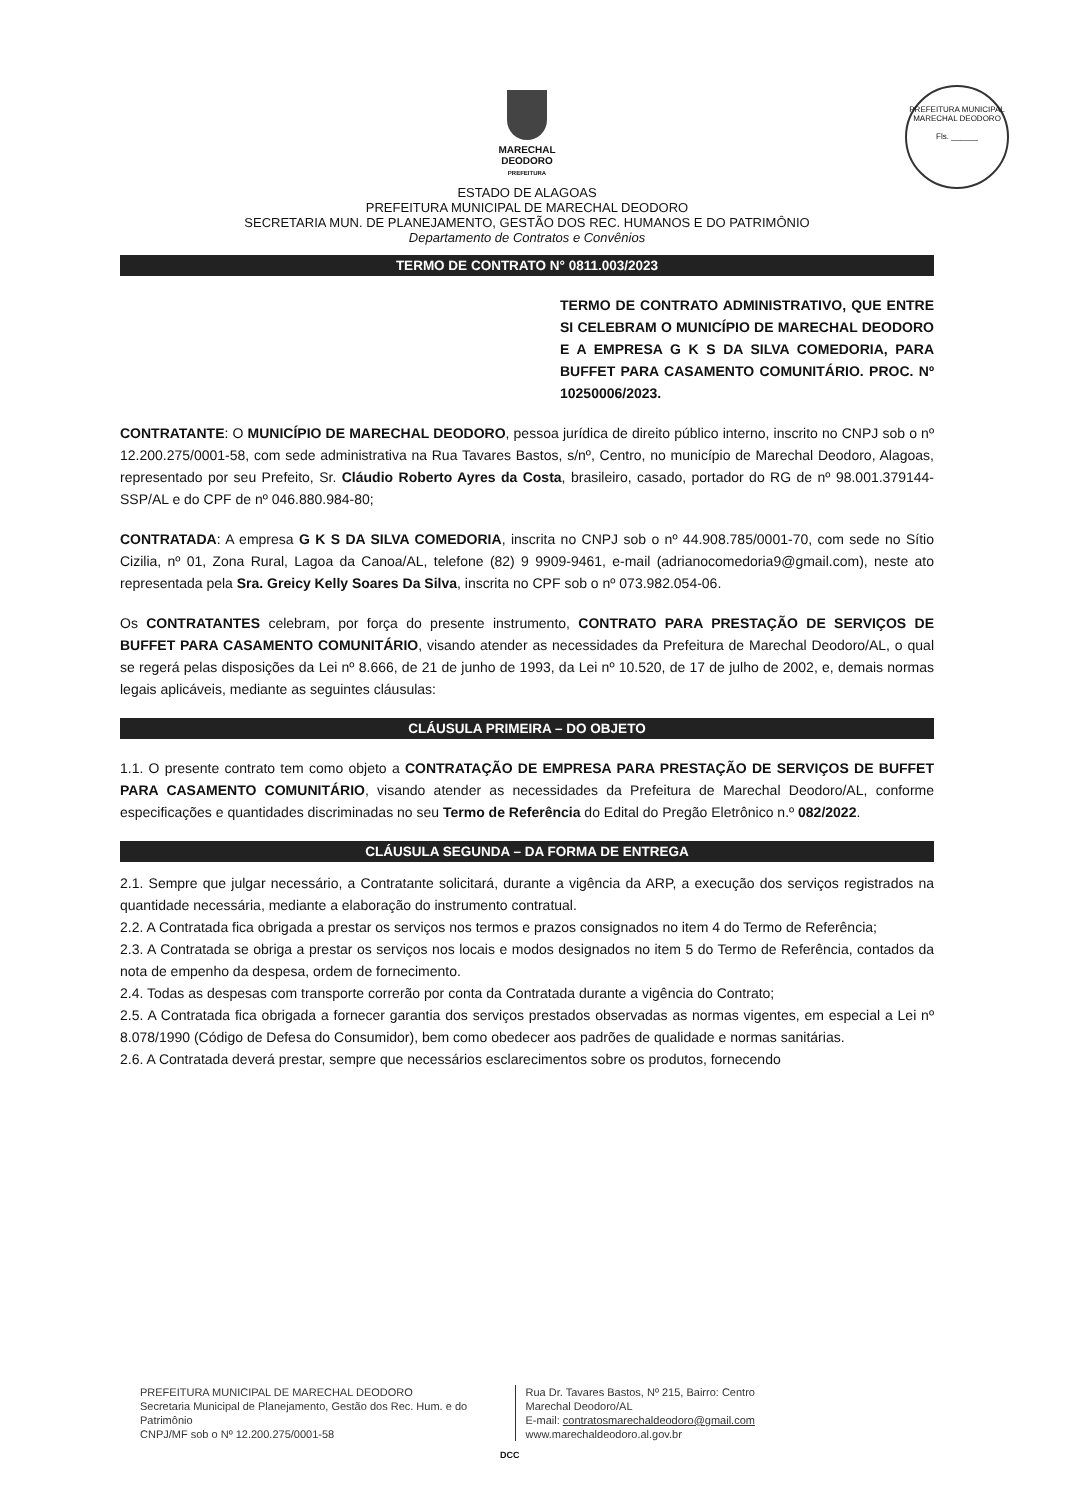PREFEITURA MUNICIPAL MARECHAL DEODORO
Fls. ______
MARECHAL
DEODORO
PREFEITURA
ESTADO DE ALAGOAS
PREFEITURA MUNICIPAL DE MARECHAL DEODORO
SECRETARIA MUN. DE PLANEJAMENTO, GESTÃO DOS REC. HUMANOS E DO PATRIMÔNIO
Departamento de Contratos e Convênios
TERMO DE CONTRATO N° 0811.003/2023
TERMO DE CONTRATO ADMINISTRATIVO, QUE ENTRE SI CELEBRAM O MUNICÍPIO DE MARECHAL DEODORO E A EMPRESA G K S DA SILVA COMEDORIA, PARA BUFFET PARA CASAMENTO COMUNITÁRIO. PROC. Nº 10250006/2023.
CONTRATANTE: O MUNICÍPIO DE MARECHAL DEODORO, pessoa jurídica de direito público interno, inscrito no CNPJ sob o nº 12.200.275/0001-58, com sede administrativa na Rua Tavares Bastos, s/nº, Centro, no município de Marechal Deodoro, Alagoas, representado por seu Prefeito, Sr. Cláudio Roberto Ayres da Costa, brasileiro, casado, portador do RG de nº 98.001.379144-SSP/AL e do CPF de nº 046.880.984-80;
CONTRATADA: A empresa G K S DA SILVA COMEDORIA, inscrita no CNPJ sob o nº 44.908.785/0001-70, com sede no Sítio Cizilia, nº 01, Zona Rural, Lagoa da Canoa/AL, telefone (82) 9 9909-9461, e-mail (adrianocomedoria9@gmail.com), neste ato representada pela Sra. Greicy Kelly Soares Da Silva, inscrita no CPF sob o nº 073.982.054-06.
Os CONTRATANTES celebram, por força do presente instrumento, CONTRATO PARA PRESTAÇÃO DE SERVIÇOS DE BUFFET PARA CASAMENTO COMUNITÁRIO, visando atender as necessidades da Prefeitura de Marechal Deodoro/AL, o qual se regerá pelas disposições da Lei nº 8.666, de 21 de junho de 1993, da Lei nº 10.520, de 17 de julho de 2002, e, demais normas legais aplicáveis, mediante as seguintes cláusulas:
CLÁUSULA PRIMEIRA – DO OBJETO
1.1. O presente contrato tem como objeto a CONTRATAÇÃO DE EMPRESA PARA PRESTAÇÃO DE SERVIÇOS DE BUFFET PARA CASAMENTO COMUNITÁRIO, visando atender as necessidades da Prefeitura de Marechal Deodoro/AL, conforme especificações e quantidades discriminadas no seu Termo de Referência do Edital do Pregão Eletrônico n.º 082/2022.
CLÁUSULA SEGUNDA – DA FORMA DE ENTREGA
2.1. Sempre que julgar necessário, a Contratante solicitará, durante a vigência da ARP, a execução dos serviços registrados na quantidade necessária, mediante a elaboração do instrumento contratual.
2.2. A Contratada fica obrigada a prestar os serviços nos termos e prazos consignados no item 4 do Termo de Referência;
2.3. A Contratada se obriga a prestar os serviços nos locais e modos designados no item 5 do Termo de Referência, contados da nota de empenho da despesa, ordem de fornecimento.
2.4. Todas as despesas com transporte correrão por conta da Contratada durante a vigência do Contrato;
2.5. A Contratada fica obrigada a fornecer garantia dos serviços prestados observadas as normas vigentes, em especial a Lei nº 8.078/1990 (Código de Defesa do Consumidor), bem como obedecer aos padrões de qualidade e normas sanitárias.
2.6. A Contratada deverá prestar, sempre que necessários esclarecimentos sobre os produtos, fornecendo
PREFEITURA MUNICIPAL DE MARECHAL DEODORO
Secretaria Municipal de Planejamento, Gestão dos Rec. Hum. e do Patrimônio
CNPJ/MF sob o Nº 12.200.275/0001-58
Rua Dr. Tavares Bastos, Nº 215, Bairro: Centro
Marechal Deodoro/AL
E-mail: contratosmarechaldeodoro@gmail.com
www.marechaldeodoro.al.gov.br
DCC